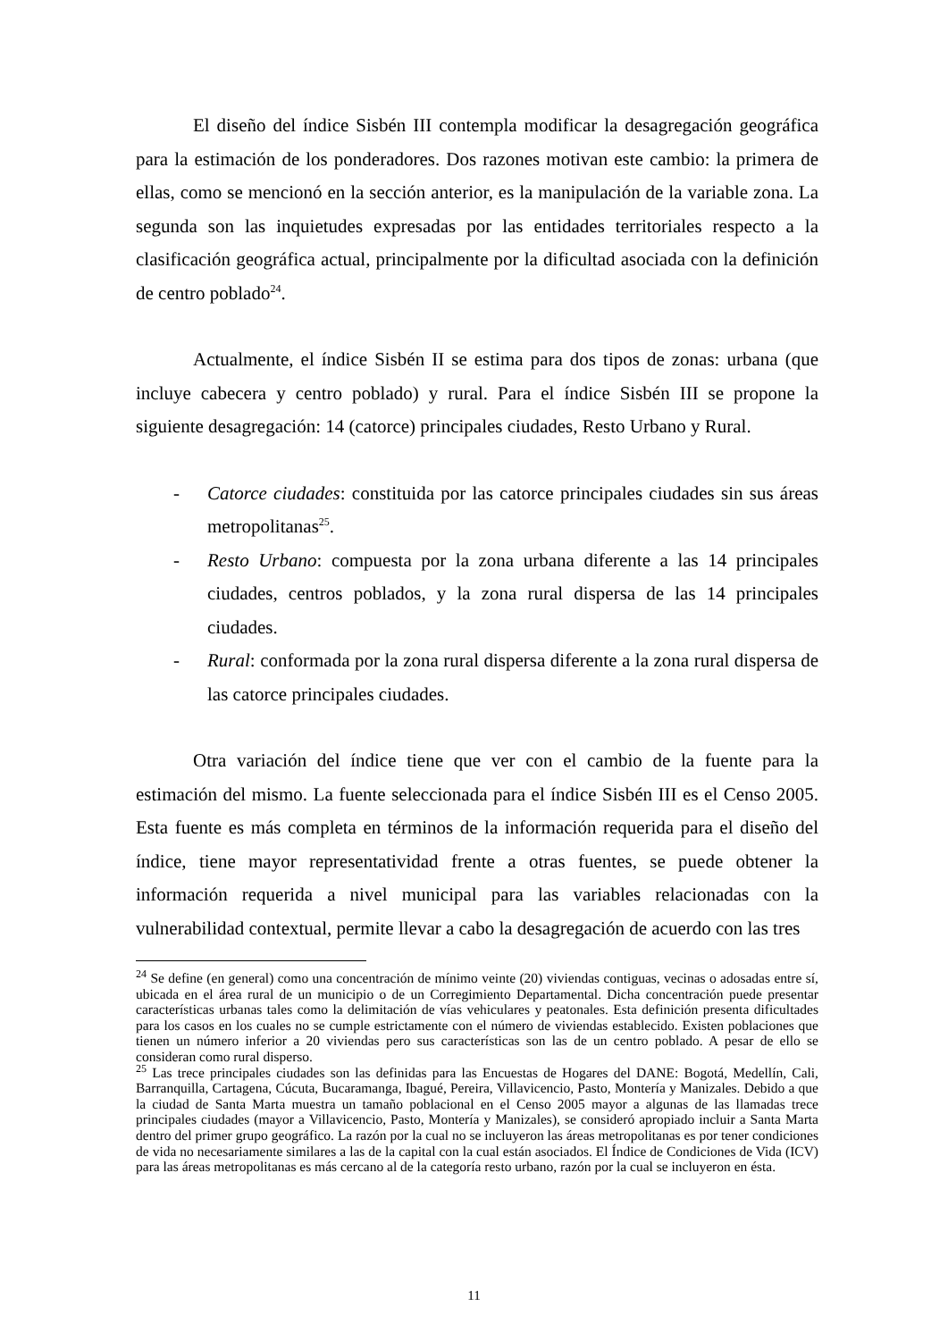El diseño del índice Sisbén III contempla modificar la desagregación geográfica para la estimación de los ponderadores. Dos razones motivan este cambio: la primera de ellas, como se mencionó en la sección anterior, es la manipulación de la variable zona. La segunda son las inquietudes expresadas por las entidades territoriales respecto a la clasificación geográfica actual, principalmente por la dificultad asociada con la definición de centro poblado<sup>24</sup>.
Actualmente, el índice Sisbén II se estima para dos tipos de zonas: urbana (que incluye cabecera y centro poblado) y rural. Para el índice Sisbén III se propone la siguiente desagregación: 14 (catorce) principales ciudades, Resto Urbano y Rural.
- Catorce ciudades: constituida por las catorce principales ciudades sin sus áreas metropolitanas<sup>25</sup>.
- Resto Urbano: compuesta por la zona urbana diferente a las 14 principales ciudades, centros poblados, y la zona rural dispersa de las 14 principales ciudades.
- Rural: conformada por la zona rural dispersa diferente a la zona rural dispersa de las catorce principales ciudades.
Otra variación del índice tiene que ver con el cambio de la fuente para la estimación del mismo. La fuente seleccionada para el índice Sisbén III es el Censo 2005. Esta fuente es más completa en términos de la información requerida para el diseño del índice, tiene mayor representatividad frente a otras fuentes, se puede obtener la información requerida a nivel municipal para las variables relacionadas con la vulnerabilidad contextual, permite llevar a cabo la desagregación de acuerdo con las tres
<sup>24</sup> Se define (en general) como una concentración de mínimo veinte (20) viviendas contiguas, vecinas o adosadas entre sí, ubicada en el área rural de un municipio o de un Corregimiento Departamental. Dicha concentración puede presentar características urbanas tales como la delimitación de vías vehiculares y peatonales. Esta definición presenta dificultades para los casos en los cuales no se cumple estrictamente con el número de viviendas establecido. Existen poblaciones que tienen un número inferior a 20 viviendas pero sus características son las de un centro poblado. A pesar de ello se consideran como rural disperso.
<sup>25</sup> Las trece principales ciudades son las definidas para las Encuestas de Hogares del DANE: Bogotá, Medellín, Cali, Barranquilla, Cartagena, Cúcuta, Bucaramanga, Ibagué, Pereira, Villavicencio, Pasto, Montería y Manizales. Debido a que la ciudad de Santa Marta muestra un tamaño poblacional en el Censo 2005 mayor a algunas de las llamadas trece principales ciudades (mayor a Villavicencio, Pasto, Montería y Manizales), se consideró apropiado incluir a Santa Marta dentro del primer grupo geográfico. La razón por la cual no se incluyeron las áreas metropolitanas es por tener condiciones de vida no necesariamente similares a las de la capital con la cual están asociados. El Índice de Condiciones de Vida (ICV) para las áreas metropolitanas es más cercano al de la categoría resto urbano, razón por la cual se incluyeron en ésta.
11